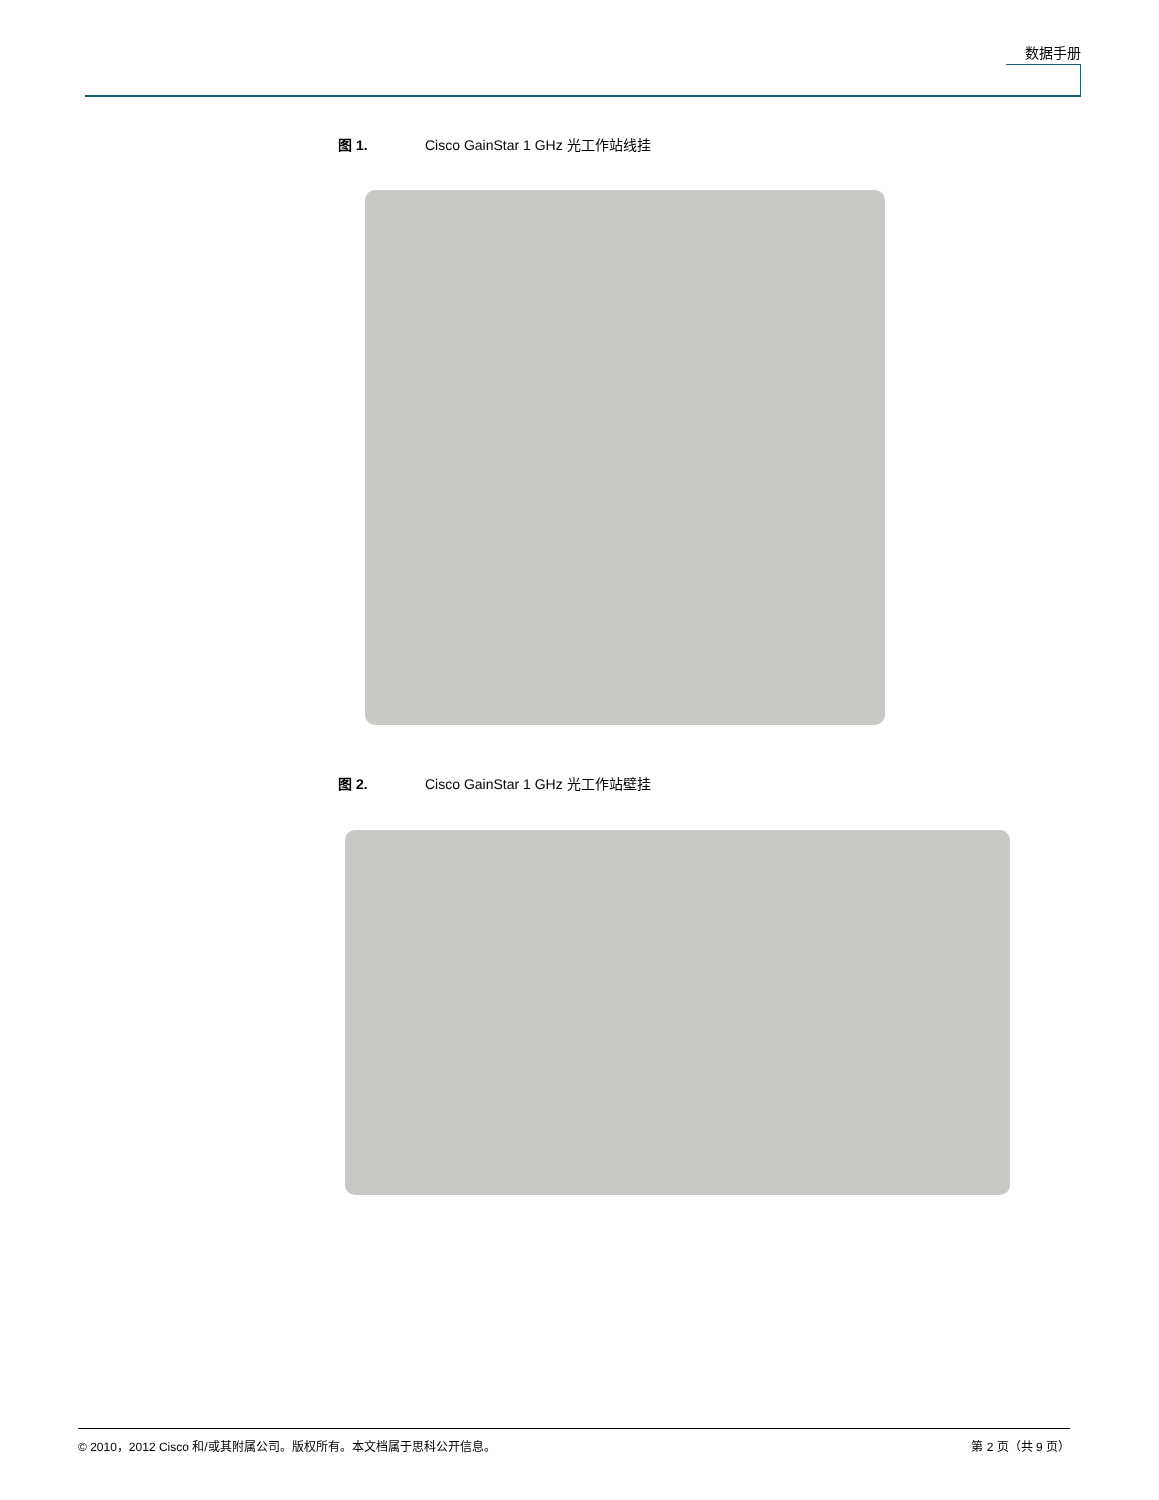数据手册
图 1. Cisco GainStar 1 GHz 光工作站线挂
图 2. Cisco GainStar 1 GHz 光工作站壁挂
© 2010，2012 Cisco 和/或其附属公司。版权所有。本文档属于思科公开信息。 第 2 页（共 9 页）